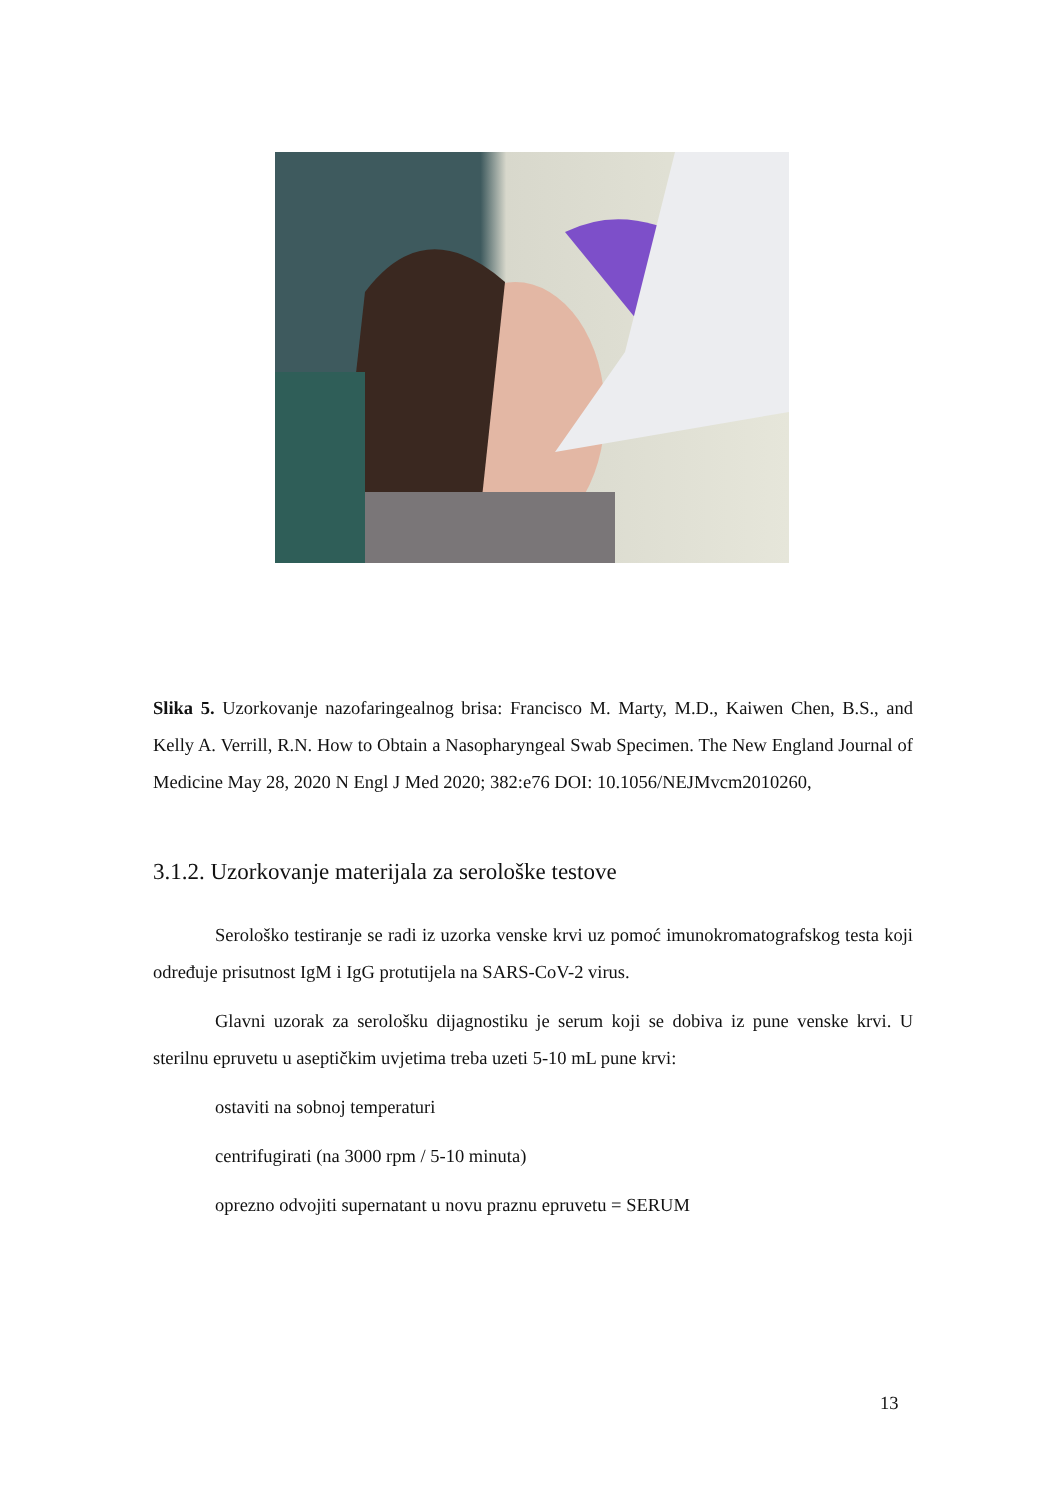Slika 5. Uzorkovanje nazofaringealnog brisa: Francisco M. Marty, M.D., Kaiwen Chen, B.S., and Kelly A. Verrill, R.N. How to Obtain a Nasopharyngeal Swab Specimen. The New England Journal of Medicine May 28, 2020 N Engl J Med 2020; 382:e76 DOI: 10.1056/NEJMvcm2010260,
3.1.2. Uzorkovanje materijala za serološke testove
Serološko testiranje se radi iz uzorka venske krvi uz pomoć imunokromatografskog testa koji određuje prisutnost IgM i IgG protutijela na SARS-CoV-2 virus.
Glavni uzorak za serološku dijagnostiku je serum koji se dobiva iz pune venske krvi. U sterilnu epruvetu u aseptičkim uvjetima treba uzeti 5-10 mL pune krvi:
ostaviti na sobnoj temperaturi
centrifugirati (na 3000 rpm / 5-10 minuta)
oprezno odvojiti supernatant u novu praznu epruvetu = SERUM
13